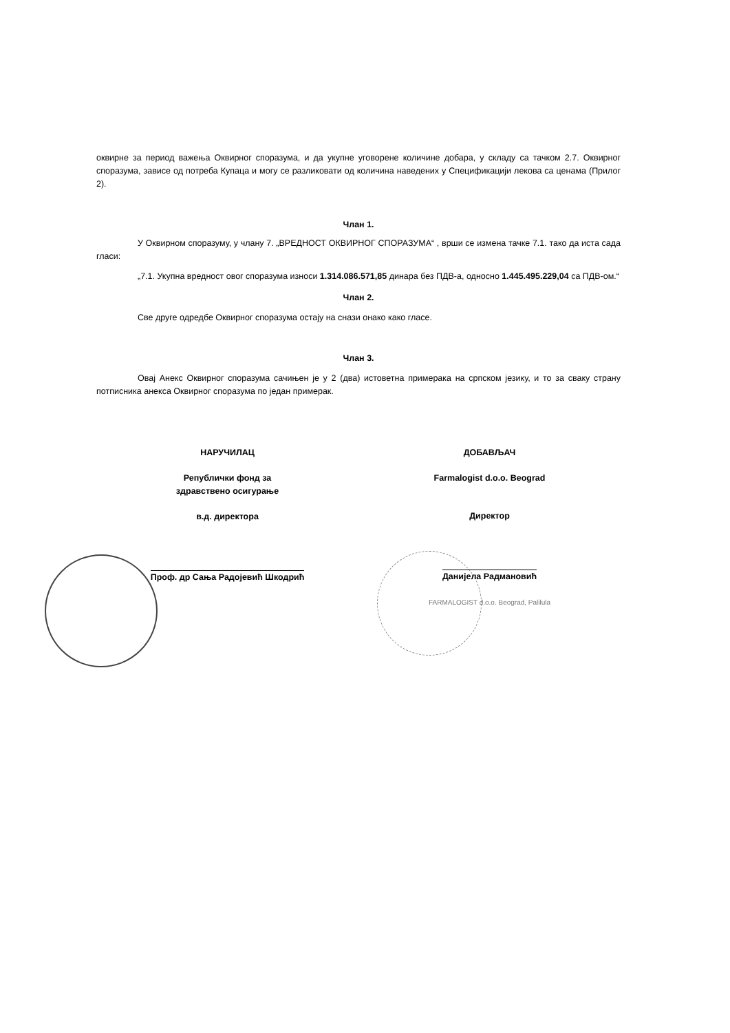оквирне за период важења Оквирног споразума, и да укупне уговорене количине добара, у складу са тачком 2.7. Оквирног споразума, зависе од потреба Купаца и могу се разликовати од количина наведених у Спецификацији лекова са ценама (Прилог 2).
Члан 1.
У Оквирном споразуму, у члану 7. „ВРЕДНОСТ ОКВИРНОГ СПОРАЗУМА“ , врши се измена тачке 7.1. тако да иста сада гласи:
„7.1. Укупна вредност овог споразума износи 1.314.086.571,85 динара без ПДВ-а, односно 1.445.495.229,04 са ПДВ-ом.“
Члан 2.
Све друге одредбе Оквирног споразума остају на снази онако како гласе.
Члан 3.
Овај Анекс Оквирног споразума сачињен је у 2 (два) истоветна примерака на српском језику, и то за сваку страну потписника анекса Оквирног споразума по један примерак.
НАРУЧИЛАЦ
Републички фонд за
здравствено осигурање
в.д. директора
Проф. др Сања Радојевић Шкодрић
ДОБАВЉАЧ
Farmalogist d.o.o. Beograd
Директор
Данијела Радмановић
FARMALOGIST d.o.o. Beograd, Palilula